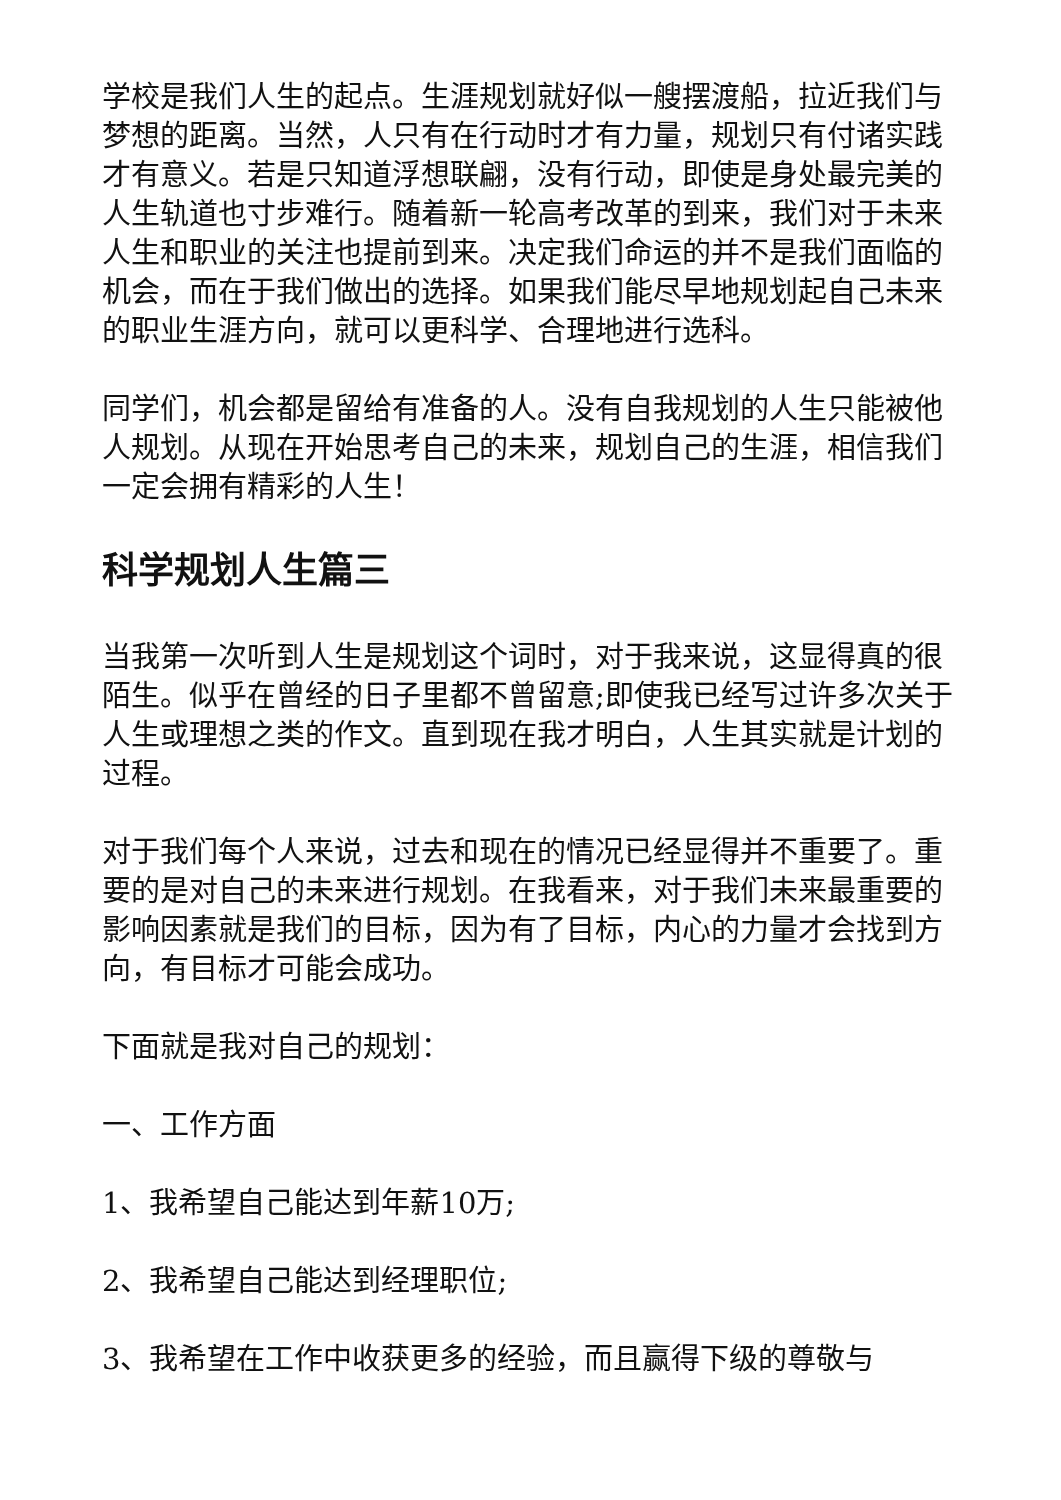学校是我们人生的起点。生涯规划就好似一艘摆渡船，拉近我们与梦想的距离。当然，人只有在行动时才有力量，规划只有付诸实践才有意义。若是只知道浮想联翩，没有行动，即使是身处最完美的人生轨道也寸步难行。随着新一轮高考改革的到来，我们对于未来人生和职业的关注也提前到来。决定我们命运的并不是我们面临的机会，而在于我们做出的选择。如果我们能尽早地规划起自己未来的职业生涯方向，就可以更科学、合理地进行选科。
同学们，机会都是留给有准备的人。没有自我规划的人生只能被他人规划。从现在开始思考自己的未来，规划自己的生涯，相信我们一定会拥有精彩的人生！
科学规划人生篇三
当我第一次听到人生是规划这个词时，对于我来说，这显得真的很陌生。似乎在曾经的日子里都不曾留意;即使我已经写过许多次关于人生或理想之类的作文。直到现在我才明白，人生其实就是计划的过程。
对于我们每个人来说，过去和现在的情况已经显得并不重要了。重要的是对自己的未来进行规划。在我看来，对于我们未来最重要的影响因素就是我们的目标，因为有了目标，内心的力量才会找到方向，有目标才可能会成功。
下面就是我对自己的规划：
一、工作方面
1、我希望自己能达到年薪10万;
2、我希望自己能达到经理职位;
3、我希望在工作中收获更多的经验，而且赢得下级的尊敬与